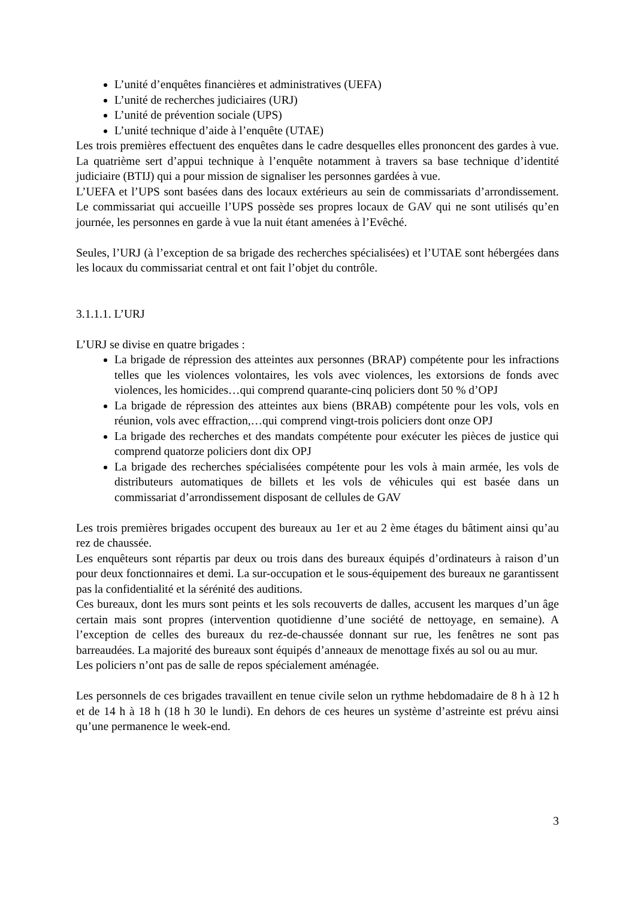L’unité d’enquêtes financières et administratives (UEFA)
L’unité de recherches judiciaires (URJ)
L’unité de prévention sociale (UPS)
L’unité technique d’aide à l’enquête (UTAE)
Les trois premières effectuent des enquêtes dans le cadre desquelles elles prononcent des gardes à vue. La quatrième sert d’appui technique à l’enquête notamment à travers sa base technique d’identité judiciaire (BTIJ) qui a pour mission de signaliser les personnes gardées à vue.
L’UEFA et l’UPS sont basées dans des locaux extérieurs au sein de commissariats d’arrondissement. Le commissariat qui accueille l’UPS possède ses propres locaux de GAV qui ne sont utilisés qu’en journée, les personnes en garde à vue la nuit étant amenées à l’Evêché.
Seules, l’URJ (à l’exception de sa brigade des recherches spécialisées) et l’UTAE sont hébergées dans les locaux du commissariat central et ont fait l’objet du contrôle.
3.1.1.1. L’URJ
L’URJ se divise en quatre brigades :
La brigade de répression des atteintes aux personnes (BRAP) compétente pour les infractions telles que les violences volontaires, les vols avec violences, les extorsions de fonds avec violences, les homicides…qui comprend quarante-cinq policiers dont 50 % d’OPJ
La brigade de répression des atteintes aux biens (BRAB) compétente pour les vols, vols en réunion, vols avec effraction,…qui comprend vingt-trois policiers dont onze OPJ
La brigade des recherches et des mandats compétente pour exécuter les pièces de justice qui comprend quatorze policiers dont dix OPJ
La brigade des recherches spécialisées compétente pour les vols à main armée, les vols de distributeurs automatiques de billets et les vols de véhicules qui est basée dans un commissariat d’arrondissement disposant de cellules de GAV
Les trois premières brigades occupent des bureaux au 1er et au 2 ème étages du bâtiment ainsi qu’au rez de chaussée.
Les enquêteurs sont répartis par deux ou trois dans des bureaux équipés d’ordinateurs à raison d’un pour deux fonctionnaires et demi. La sur-occupation et le sous-équipement des bureaux ne garantissent pas la confidentialité et la sérénité des auditions.
Ces bureaux, dont les murs sont peints et les sols recouverts de dalles, accusent les marques d’un âge certain mais sont propres (intervention quotidienne d’une société de nettoyage, en semaine). A l’exception de celles des bureaux du rez-de-chaussée donnant sur rue, les fenêtres ne sont pas barreaudées. La majorité des bureaux sont équipés d’anneaux de menottage fixés au sol ou au mur.
Les policiers n’ont pas de salle de repos spécialement aménagée.
Les personnels de ces brigades travaillent en tenue civile selon un rythme hebdomadaire de 8 h à 12 h et de 14 h à 18 h (18 h 30 le lundi). En dehors de ces heures un système d’astreinte est prévu ainsi qu’une permanence le week-end.
3